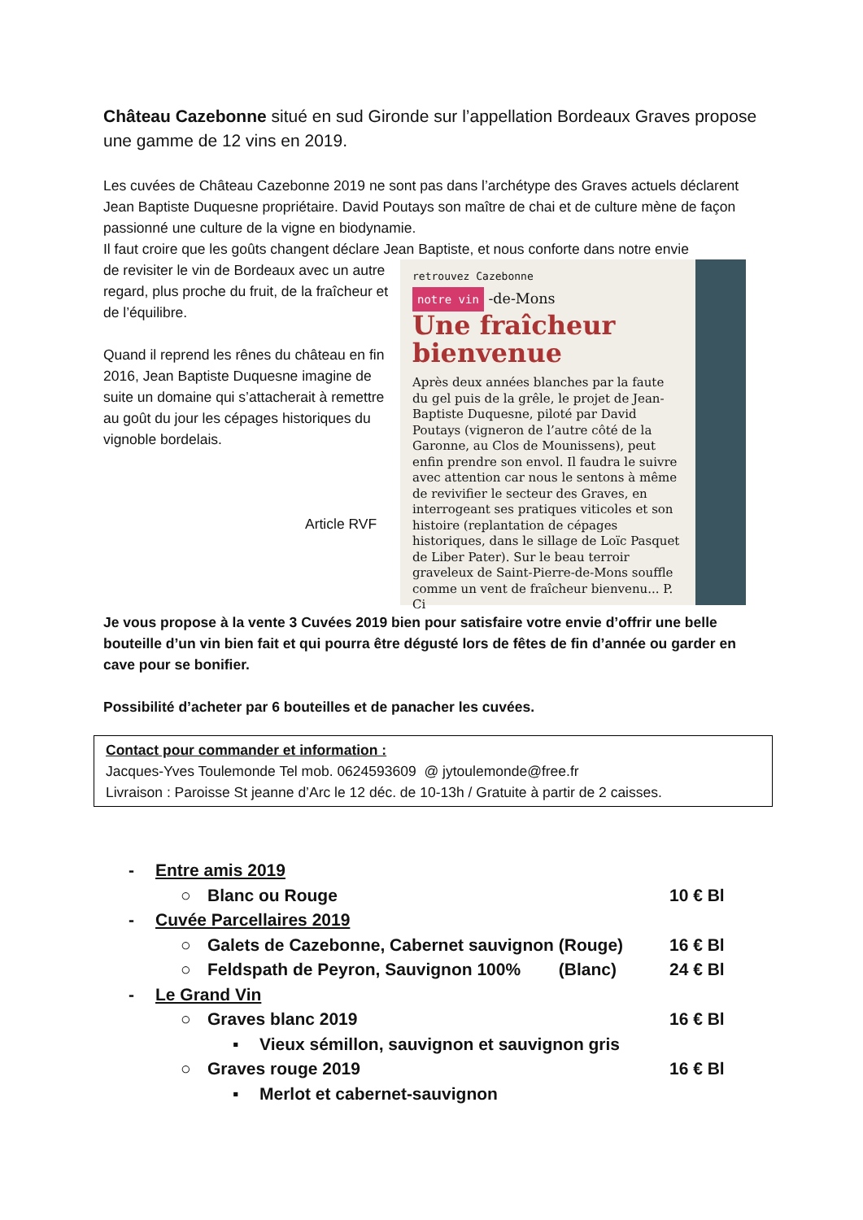Château Cazebonne situé en sud Gironde sur l’appellation Bordeaux Graves propose une gamme de 12 vins en 2019.
Les cuvées de Château Cazebonne 2019 ne sont pas dans l’archétype des Graves actuels déclarent Jean Baptiste Duquesne propriétaire. David Poutays son maître de chai et de culture mène de façon passionné une culture de la vigne en biodynamie.
Il faut croire que les goûts changent déclare Jean Baptiste, et nous conforte dans notre envie
retrouvez Cazebonne
notre vin -de-Mons
Une fraîcheur bienvenue
Après deux années blanches par la faute du gel puis de la grêle, le projet de Jean-Baptiste Duquesne, piloté par David Poutays (vigneron de l’autre côté de la Garonne, au Clos de Mounissens), peut enfin prendre son envol. Il faudra le suivre avec attention car nous le sentons à même de revivifier le secteur des Graves, en interrogeant ses pratiques viticoles et son histoire (replantation de cépages historiques, dans le sillage de Loïc Pasquet de Liber Pater). Sur le beau terroir graveleux de Saint-Pierre-de-Mons souffle comme un vent de fraîcheur bienvenu... P. Ci
de revisiter le vin de Bordeaux avec un autre regard, plus proche du fruit, de la fraîcheur et de l’équilibre.
Quand il reprend les rênes du château en fin 2016, Jean Baptiste Duquesne imagine de suite un domaine qui s’attacherait à remettre au goût du jour les cépages historiques du vignoble bordelais.
Article RVF
Je vous propose à la vente 3 Cuvées 2019 bien pour satisfaire votre envie d’offrir une belle bouteille d’un vin bien fait et qui pourra être dégusté lors de fêtes de fin d’année ou garder en cave pour se bonifier.
Possibilité d’acheter par 6 bouteilles et de panacher les cuvées.
Contact pour commander et information :
Jacques-Yves Toulemonde Tel mob. 0624593609 @ jytoulemonde@free.fr
Livraison : Paroisse St jeanne d’Arc le 12 déc. de 10-13h / Gratuite à partir de 2 caisses.
- Entre amis 2019
○ Blanc ou Rouge 10 € Bl
- Cuvée Parcellaires 2019
○ Galets de Cazebonne, Cabernet sauvignon (Rouge) 16 € Bl
○ Feldspath de Peyron, Sauvignon 100% (Blanc) 24 € Bl
- Le Grand Vin
○ Graves blanc 2019 16 € Bl
▪ Vieux sémillon, sauvignon et sauvignon gris
○ Graves rouge 2019 16 € Bl
▪ Merlot et cabernet-sauvignon